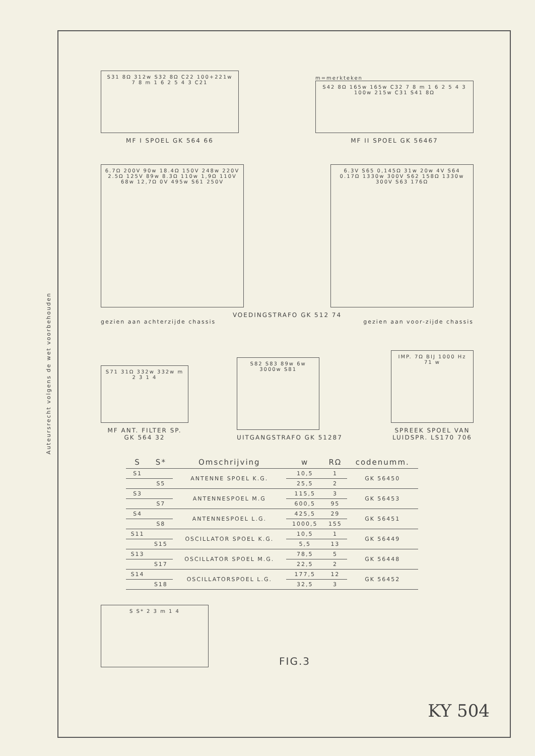Auteursrecht volgens de wet voorbehouden
S31 8Ω 312w S32 8Ω C22 100+221w 7 8 m 1 6 2 5 4 3 C21
MF I SPOEL GK 564 66
m=merkteken
S42 8Ω 165w 165w C32 7 8 m 1 6 2 5 4 3 100w 215w C31 S41 8Ω
MF II SPOEL GK 56467
6.7Ω 200V 90w 18.4Ω 150V 248w 220V 2.5Ω 125V 89w 8.3Ω 110w 1,9Ω 110V 68w 12,7Ω 0V 495w S61 250V
6.3V S65 0,145Ω 31w 20w 4V S64 0.17Ω 1330w 300V S62 158Ω 1330w 300V S63 176Ω
VOEDINGSTRAFO GK 512 74
gezien aan achterzijde chassis gezien aan voor-zijde chassis
S71 31Ω 332w 332w m 2 3 1 4
MF ANT. FILTER SP.
GK 564 32
S82 S83 89w 6w 3000w S81
UITGANGSTRAFO GK 51287
IMP. 7Ω BIJ 1000 Hz 71 w
SPREEK SPOEL VAN
LUIDSPR. LS170 706
| S | S* | Omschrijving | w | RΩ | codenumm. |
| --- | --- | --- | --- | --- | --- |
| S1 | | ANTENNE SPOEL K.G. | 10,5 | 1 | GK 56450 |
| | S5 | | 25,5 | 2 | |
| S3 | | ANTENNESPOEL M.G | 115,5 | 3 | GK 56453 |
| | S7 | | 600,5 | 95 | |
| S4 | | ANTENNESPOEL L.G. | 425,5 | 29 | GK 56451 |
| | S8 | | 1000,5 | 155 | |
| S11 | | OSCILLATOR SPOEL K.G. | 10,5 | 1 | GK 56449 |
| | S15 | | 5,5 | 13 | |
| S13 | | OSCILLATOR SPOEL M.G. | 78,5 | 5 | GK 56448 |
| | S17 | | 22,5 | 2 | |
| S14 | | OSCILLATORSPOEL L.G. | 177,5 | 12 | GK 56452 |
| | S18 | | 32,5 | 3 | |
S S* 2 3 m 1 4
FIG.3
KY 504